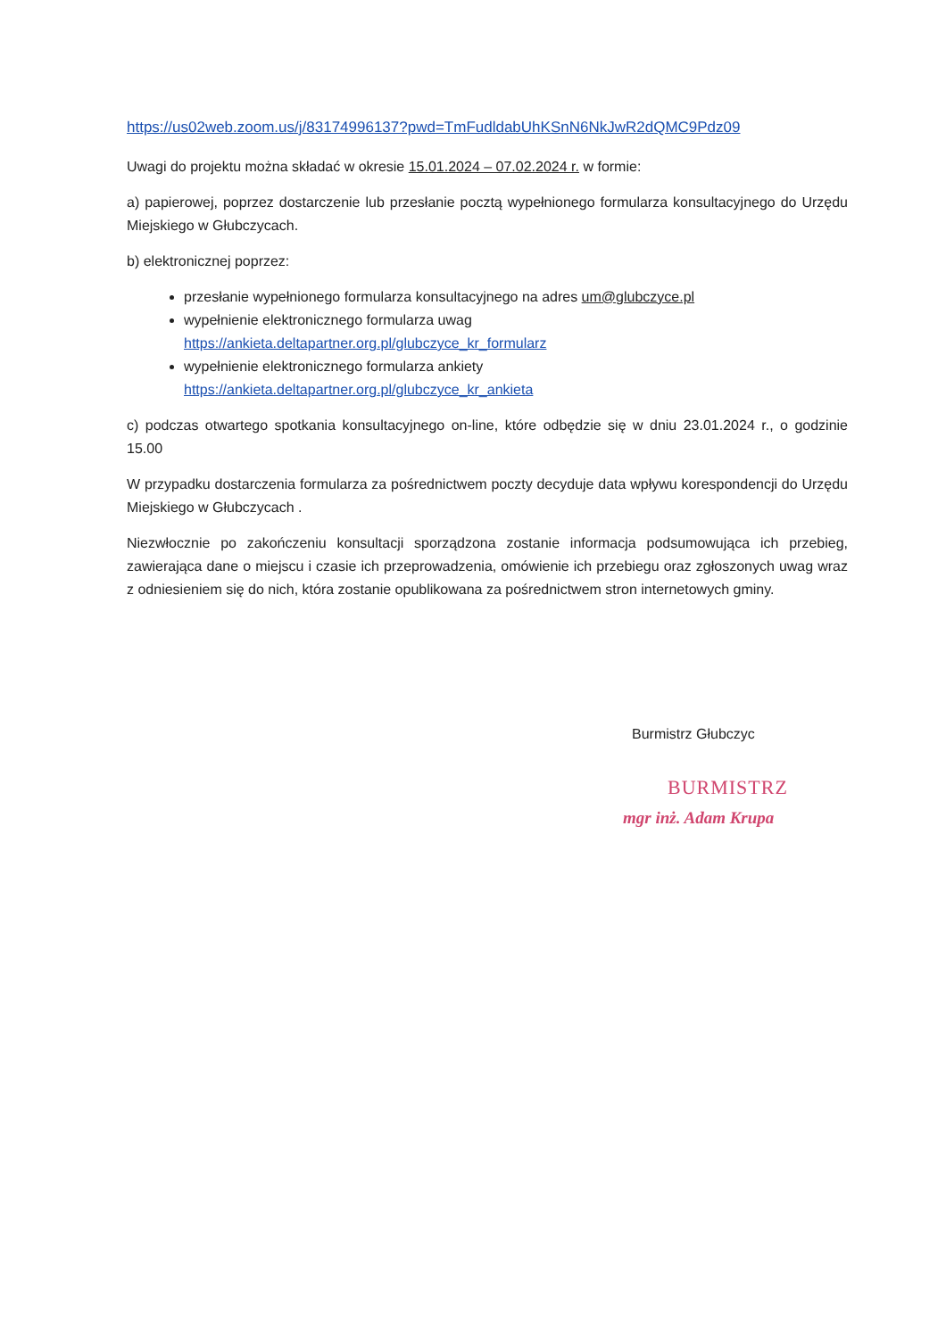https://us02web.zoom.us/j/83174996137?pwd=TmFudldabUhKSnN6NkJwR2dQMC9Pdz09
Uwagi do projektu można składać w okresie 15.01.2024 – 07.02.2024 r. w formie:
a) papierowej, poprzez dostarczenie lub przesłanie pocztą wypełnionego formularza konsultacyjnego do Urzędu Miejskiego w Głubczycach.
b) elektronicznej poprzez:
przesłanie wypełnionego formularza konsultacyjnego na adres um@glubczyce.pl
wypełnienie elektronicznego formularza uwag
https://ankieta.deltapartner.org.pl/glubczyce_kr_formularz
wypełnienie elektronicznego formularza ankiety
https://ankieta.deltapartner.org.pl/glubczyce_kr_ankieta
c) podczas otwartego spotkania konsultacyjnego on-line, które odbędzie się w dniu 23.01.2024 r., o godzinie 15.00
W przypadku dostarczenia formularza za pośrednictwem poczty decyduje data wpływu korespondencji do Urzędu Miejskiego w Głubczycach .
Niezwłocznie po zakończeniu konsultacji sporządzona zostanie informacja podsumowująca ich przebieg, zawierająca dane o miejscu i czasie ich przeprowadzenia, omówienie ich przebiegu oraz zgłoszonych uwag wraz z odniesieniem się do nich, która zostanie opublikowana za pośrednictwem stron internetowych gminy.
Burmistrz Głubczyc
BURMISTRZ
mgr inż. Adam Krupa